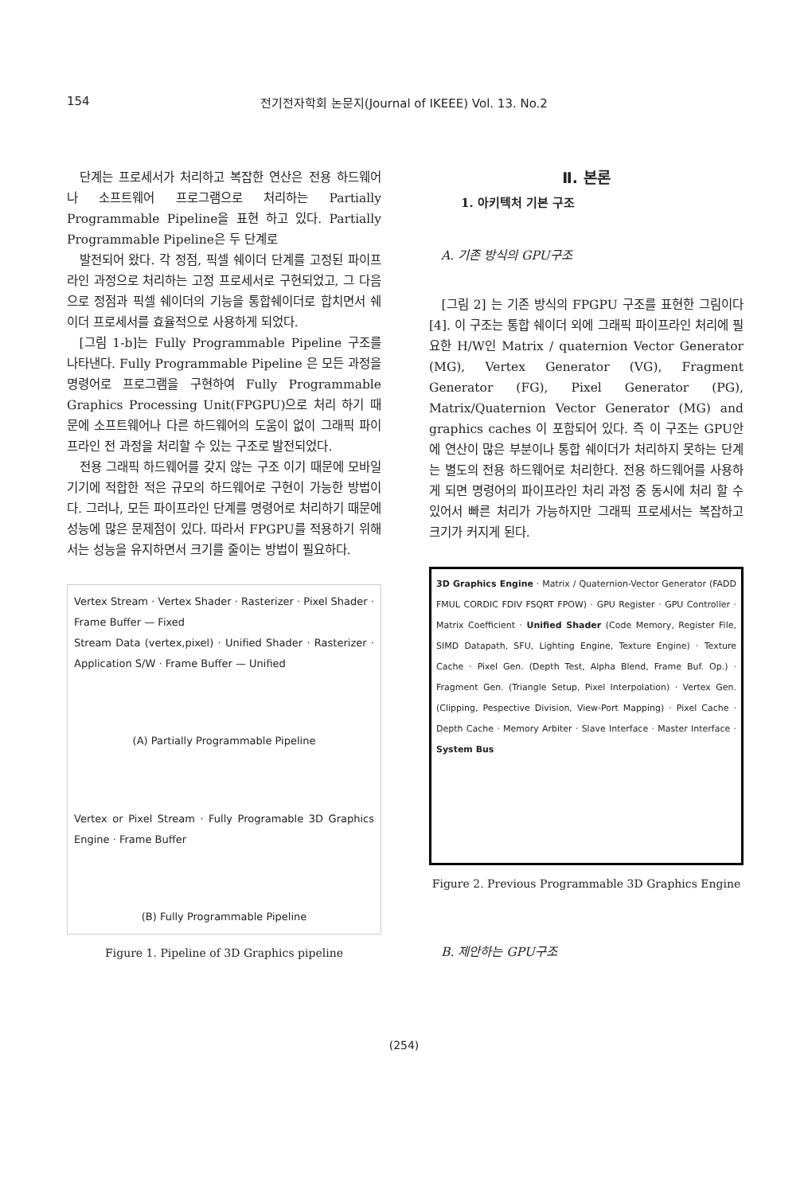154
전기전자학회 논문지(Journal of IKEEE) Vol. 13. No.2
단계는 프로세서가 처리하고 복잡한 연산은 전용 하드웨어나 소프트웨어 프로그램으로 처리하는 Partially Programmable Pipeline을 표현 하고 있다. Partially Programmable Pipeline은 두 단계로
발전되어 왔다. 각 정점, 픽셀 쉐이더 단계를 고정된 파이프라인 과정으로 처리하는 고정 프로세서로 구현되었고, 그 다음으로 정점과 픽셀 쉐이더의 기능을 통합쉐이더로 합치면서 쉐이더 프로세서를 효율적으로 사용하게 되었다.
[그림 1-b]는 Fully Programmable Pipeline 구조를 나타낸다. Fully Programmable Pipeline 은 모든 과정을 명령어로 프로그램을 구현하여 Fully Programmable Graphics Processing Unit(FPGPU)으로 처리 하기 때문에 소프트웨어나 다른 하드웨어의 도움이 없이 그래픽 파이프라인 전 과정을 처리할 수 있는 구조로 발전되었다.
전용 그래픽 하드웨어를 갖지 않는 구조 이기 때문에 모바일 기기에 적합한 적은 규모의 하드웨어로 구현이 가능한 방법이다. 그러나, 모든 파이프라인 단계를 명령어로 처리하기 때문에 성능에 많은 문제점이 있다. 따라서 FPGPU를 적용하기 위해서는 성능을 유지하면서 크기를 줄이는 방법이 필요하다.
Vertex Stream · Vertex Shader · Rasterizer · Pixel Shader · Frame Buffer — Fixed
Stream Data (vertex,pixel) · Unified Shader · Rasterizer · Application S/W · Frame Buffer — Unified
(A) Partially Programmable Pipeline
Vertex or Pixel Stream · Fully Programable 3D Graphics Engine · Frame Buffer
(B) Fully Programmable Pipeline
Figure 1. Pipeline of 3D Graphics pipeline
Ⅱ. 본론
1. 아키텍처 기본 구조
A. 기존 방식의 GPU구조
[그림 2] 는 기존 방식의 FPGPU 구조를 표현한 그림이다[4]. 이 구조는 통합 쉐이더 외에 그래픽 파이프라인 처리에 필요한 H/W인 Matrix / quaternion Vector Generator (MG), Vertex Generator (VG), Fragment Generator (FG), Pixel Generator (PG), Matrix/Quaternion Vector Generator (MG) and graphics caches 이 포함되어 있다. 즉 이 구조는 GPU안에 연산이 많은 부분이나 통합 쉐이더가 처리하지 못하는 단계는 별도의 전용 하드웨어로 처리한다. 전용 하드웨어를 사용하게 되면 명령어의 파이프라인 처리 과정 중 동시에 처리 할 수 있어서 빠른 처리가 가능하지만 그래픽 프로세서는 복잡하고 크기가 커지게 된다.
3D Graphics Engine · Matrix / Quaternion-Vector Generator (FADD FMUL CORDIC FDIV FSQRT FPOW) · GPU Register · GPU Controller · Matrix Coefficient · Unified Shader (Code Memory, Register File, SIMD Datapath, SFU, Lighting Engine, Texture Engine) · Texture Cache · Pixel Gen. (Depth Test, Alpha Blend, Frame Buf. Op.) · Fragment Gen. (Triangle Setup, Pixel Interpolation) · Vertex Gen. (Clipping, Pespective Division, View-Port Mapping) · Pixel Cache · Depth Cache · Memory Arbiter · Slave Interface · Master Interface · System Bus
Figure 2. Previous Programmable 3D Graphics Engine
B. 제안하는 GPU구조
(254)